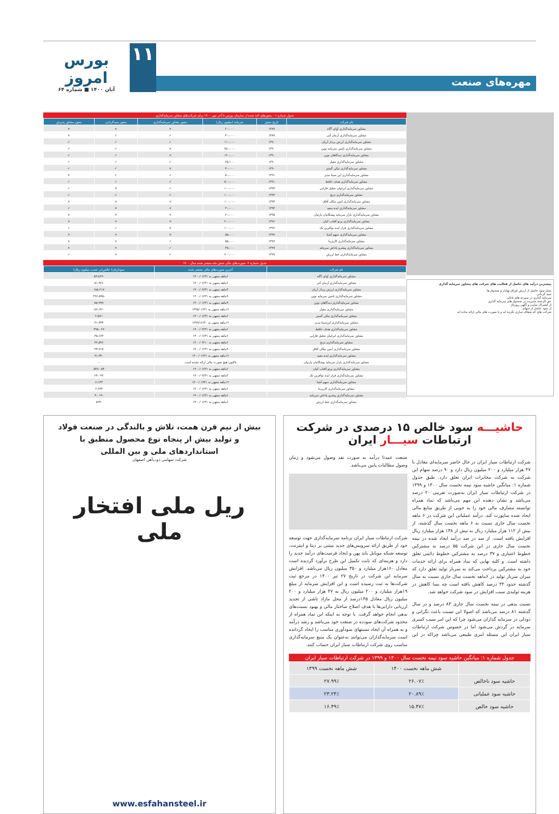مهره‌های صنعت
۱۱
بورس امروز
آبان ۱۴۰۰ ■ شماره ۶۴
بیشترین درآمد های حاصل از فعالیت های شرکت های مشاور سرمایه گذاری
محل سود حاصل از ارزش اوراق بهادار و صندوق ها
سبد گردانی
سرمایه گذاری در سپرده های بانکی
حق الزحمه مدیریت در صندوق های سرمایه گذاری
از اشتراک سایت و آگهی رپورتاژ
از سود حاصل از سهام
شرکت های که شفاف سازی نکرده اند و یا صورت های مالی ارائه نداده اند
جدول شماره ۱ - مجوزهای اخذ شده از سازمان بورس تا آخر مهر ۱۴۰۰ برای شرکت‌های مشاور سرمایه‌گذاری
| نام شرکت | تاریخ مجوز | سرمایه (میلیون ریال) | مجوز مشاور سرمایه‌گذاری | مجوز سبدگردانی | مجوز مشاور پذیرش |
| --- | --- | --- | --- | --- | --- |
| مشاور سرمایه‌گذاری آوای آگاه | ۱۳۸۹ | ۲۰،۰۰۰ | × | × | × |
| مشاور سرمایه‌گذاری آرمان آتی | ۱۳۸۹ | ۴۰،۰۰۰ | ✓ | ✓ | × |
| مشاور سرمایه‌گذاری ارزش پرداز آریان | ۱۳۹۰ | ۱۱۰،۰۰۰ | ✓ | ✓ | ✓ |
| مشاور سرمایه‌گذاری تامین سرمایه نوین | ۱۳۹۰ | ۳۵۰،۰۰۰ | × | ✓ | ✓ |
| مشاور سرمایه‌گذاری دیدگاهان نوین | ۱۳۹۰ | ۱۲۰،۰۰۰ | × | ✓ | ✓ |
| مشاور سرمایه‌گذاری معیار | ۱۳۹۰ | ۳۵،۱۰۰ | ✓ | ✓ | ✓ |
| مشاور سرمایه‌گذاری نیکی گستر | ۱۳۹۰ | ۴۰،۰۰۰ | × | ✓ | ✓ |
| مشاور سرمایه‌گذاری ابن سینا مدبر | ۱۳۹۱ | ۵۰،۰۰۰ | ✓ | ✓ | × |
| مشاور سرمایه‌گذاری هدف حافظ | ۱۳۹۱ | ۵۰۰،۰۰۰ | ✓ | ✓ | ✓ |
| مشاور سرمایه‌گذاری ایرانیان تحلیل فارابی | ۱۳۹۳ | ۱۰۰،۰۰۰ | ✓ | × | ✓ |
| مشاور سرمایه‌گذاری ترنج | ۱۳۹۳ | ۱۰۰،۰۰۰ | ✓ | ✓ | ✓ |
| مشاور سرمایه‌گذاری امین نیکان آفاق | ۱۳۹۴ | ۱۰۰،۰۰۰ | × | × | × |
| مشاور سرمایه‌گذاری ایده مفید | ۱۳۹۴ | ۳۰،۰۰۰ | × | × | ✓ |
| مشاور سرمایه‌گذاری بازار سرمایه پیشگامان پارتیان | ۱۳۹۵ | ۲۰،۰۰۰ | × | × | × |
| مشاور سرمایه‌گذاری پرتو آفتاب کیان | ۱۳۹۶ | ۲۰۰،۰۰۰ | × | × | × |
| مشاور سرمایه‌گذاری فراز ایده نوآفرین تک | ۱۳۹۶ | ۱۰۰،۰۰۰ | × | ✓ | ✓ |
| مشاور سرمایه‌گذاری سهم آشنا | ۱۳۹۷ | ۵۵،۰۰۰ | × | × | × |
| مشاور سرمایه‌گذاری کاریزما | ۱۳۹۷ | ۵۵،۰۰۰ | ✓ | × | × |
| مشاور سرمایه‌گذاری پیشرو پاداش سرمایه | ۱۳۹۹ | ۳۵،۰۰۰ | ✓ | × | × |
| مشاور سرمایه‌گذاری خط ارزش | ۱۳۹۹ | ۲۰۰،۰۰۰ | ✓ | × | ✓ |
جدول شماره ۲- صورت‌های مالی شش ماه منتشر شده سال ۱۴۰۰
| نام شرکت | آخرین صورت‌های مالی منتشر شده | سود(زیان) خالص(بر حسب میلیون ریال) |
| --- | --- | --- |
| مشاور سرمایه‌گذاری آوای آگاه | ۶ماهه منتهی به ۱۴۰۰/۰۶/۳۱ | -۸۴،۵۶۳ |
| مشاور سرمایه‌گذاری آرمان آتی | ۶ماهه منتهی به ۱۴۰۰/۰۶/۳۱ | ۵۱،۹۲۶ |
| مشاور سرمایه‌گذاری ارزش پرداز آریان | ۳ماهه منتهی به ۱۴۰۰/۰۳/۳۱ | ۱۸۵،۲۱۷ |
| مشاور سرمایه‌گذاری تامین سرمایه نوین | ۹ماهه منتهی به ۱۴۰۰/۰۶/۳۱ | -۲۹۶،۵۹۵ |
| مشاور سرمایه‌گذاری دیدگاهان نوین | ۹ماهه منتهی به ۱۴۰۰/۰۶/۳۱ | ۵۸،۹۹۹ |
| مشاور سرمایه‌گذاری معیار | ۱۲ماهه منتهی به ۱۳۹۸/۰۶/۳۱ | ۱۵۱،۴۶۰ |
| مشاور سرمایه‌گذاری نیکی گستر | ۶ماهه منتهی به ۱۴۰۰/۰۶/۳۱ | ۲،۵۷۱ |
| مشاور سرمایه‌گذاری ابن‌سینا مدبر | ۱۲ماهه منتهی به ۱۳۹۹/۱۲/۳۰ | ۳۱،۳۴۴ |
| مشاور سرمایه‌گذاری هدف حافظ | ۶ماهه منتهی به ۱۴۰۰/۰۳/۳۱ | ۳۹۵،۰۲۷ |
| مشاور سرمایه‌گذاری ایرانیان تحلیل فارابی | ۶ماهه منتهی به ۱۴۰۰/۰۶/۳۱ | ۳۵،۱۷۳ |
| مشاور سرمایه‌گذاری ترنج | ۶ماهه منتهی به ۱۴۰۰/۰۴/۱۰ | ۳۲،۵۹۶ |
| مشاور سرمایه‌گذاری امین نیکان آفاق | ۹ماهه منتهی به ۱۴۰۰/۰۶/۳۱ | ۳۴،۷۱۵ |
| مشاور سرمایه‌گذاری ایده مفید | ۱۲ماهه منتهی به ۱۴۰۰/۰۶/۳۱ | ۹۱،۳۴۰ |
| مشاور سرمایه‌گذاری بازار سرمایه پیشگامان پارتیان | تاکنون هیچ صورت مالی ارائه نشده است | - |
| مشاور سرمایه‌گذاری پرتو آفتاب کیان | ۶ماهه منتهی به ۱۴۰۰/۰۶/۳۱ | ۵۳۷،۰۵۴ |
| مشاور سرمایه‌گذاری فراز ایده نوآفرین تک | ۳ماهه منتهی به ۱۴۰۰/۰۳/۳۱ | ۲۴،۰۳۲ |
| مشاور سرمایه‌گذاری سهم آشنا | ۱۲ماهه منتهی به ۱۴۰۰/۰۶/۳۱ | ۶،۱۴۳ |
| مشاور سرمایه‌گذاری کاریزما | ۶ماهه منتهی به ۱۴۰۰/۰۶/۳۱ | ۶،۶۴۴ |
| مشاور سرمایه‌گذاری پیشرو پاداش سرمایه | ۶ماهه منتهی به ۱۴۰۰/۰۶/۳۱ | -۴،۰۱۴ |
| مشاور سرمایه‌گذاری خط ارزش | ۶ماهه منتهی به ۱۴۰۰/۰۶/۳۱ | -۸۷۳ |
حاشیـــه سود خالص ۱۵ درصدی در شرکت
ارتباطات سیـــار ایران
شرکت ارتباطات سیار ایران در حال حاضر سرمایه‌ای معادل با ۴۷ هزار میلیارد و ۲۰۰ میلیون ریال دارد و ۹۰ درصد سهام این شرکت به شرکت مخابرات ایران تعلق دارد. طبق جدول شماره ۱: میانگین حاشیه سود نیمه نخست سال ۱۴۰۰ و ۱۳۹۹ در شرکت ارتباطات سیار ایران به‌صورت تقریبی ۲۰ درصد می‌باشد و نشان دهنده این مهم می‌باشد که نماد همراه توانسته مصارف مالی خود را به خوبی از طریق منابع مالی ایجاد شده ساپورت کند. درآمد عملیاتی این شرکت در ۶ ماهه نخست سال جاری نسبت به ۶ ماهه نخست سال گذشته، از بیش از ۱۱۲ هزار میلیارد ریال به بیش از ۱۳۸ هزار میلیارد ریال افزایش یافته است. از صد در صد درآمد ایجاد شده در نیمه نخست سال جاری در این شرکت ۵۵ درصد به مشترکین خطوط اعتباری و ۳۷ درصد به مشترکین خطوط دائمی تعلق داشته است. و کلیه بهایی که نماد همراه برای ارائه خدمات خود به مشترکین پرداخت می‌کند به سربار تولید تعلق دارد که میزان سربار تولید در ۶ماهه نخست سال جاری نسبت به سال گذشته حدود ۴۴ درصد کاهش یافته است چه بسا کاهش در هزینه تولیدی سبب افزایش در سود شرکت خواهد شد.
نسبت بدهی در نیمه نخست سال جاری ۸۳ درصد و در سال گذشته ۸۱ درصد می‌باشد که اصولا این نسبت باعث نگرانی و دودلی در سرمایه گذاران می‌شود چرا که این امر سبب کسری سرمایه در گردش می‌شود اما در خصوص شرکت ارتباطات سیار ایران این مسئله امری طبیعی می‌باشد چراکه در این صنعت عمدتا درآمد به صورت نقد وصول می‌شود و زمان وصول مطالبات پایین می‌باشد.
شرکت ارتباطات سیار ایران برنامه سرمایه‌گذاری جهت توسعه خود از طریق ارائه سرویس‌های جدید مبتنی بر دیتا و اینترنت، توسعه شبکه موبایل باند پهن و ایجاد فرصت‌های درآمد جدید را دارد و هزینه‌ای که بابت تکمیل این طرح برآورد گردیده است معادل ۱۶۰هزار میلیارد و ۳۵۰ میلیون ریال می‌باشد. افزایش سرمایه این شرکت در تاریخ ۲۷ تیر ۱۴۰۰ در مرجع ثبت شرکت‌ها به ثبت رسیده است و این افزایش سرمایه از مبلغ ۱۹هزار میلیارد و ۲۰۰ میلیون ریال به ۴۷ هزار میلیارد و ۲۰۰ میلیون ریال معادل ۱۴۵درصد از محل مازاد ناشی از تجدید ارزیابی دارایی‌ها با هدف اصلاح ساختار مالی و بهبود نسبت‌های بدهی انجام خواهد گرفت. با توجه به اینکه این نماد همراه از محدود شرکت‌های سودده در صنعت خود می‌باشد و رشد درآمد و به همراه آن ایجاد نسبتهای سودآوری مناسب را ایجاد گردانده است سرمایه‌گذاران می‌توانند به‌عنوان یک منبع سرمایه‌گذاری مناسب روی شرکت ارتباطات سیار ایران حساب کنند.
جدول شماره ۱: میانگین حاشیه سود نیمه نخست سال ۱۴۰۰ و ۱۳۹۹ در شرکت ارتباطات سیار ایران
| | شش ماهه نخست ۱۴۰۰ | شش ماهه نخست ۱۳۹۹ |
| حاشیه سود ناخالص | ۲۶.۰۷٪ | ۲۷.۹۹٪ |
| حاشیه سود عملیاتی | ۲۰.۸۹٪ | ۲۳.۲۴٪ |
| حاشیه سود خالص | ۱۵.۴۷٪ | ۱۶.۴۹٪ |
بیش از نیم قرن همت، تلاش و بالندگی در صنعت فولاد
و تولید بیش از پنجاه نوع محصول منطبق با
استانداردهای ملی و بین المللی
شرکت سهامی ذوب‌آهن اصفهان
ریل ملی افتخار ملی
www.esfahansteel.ir